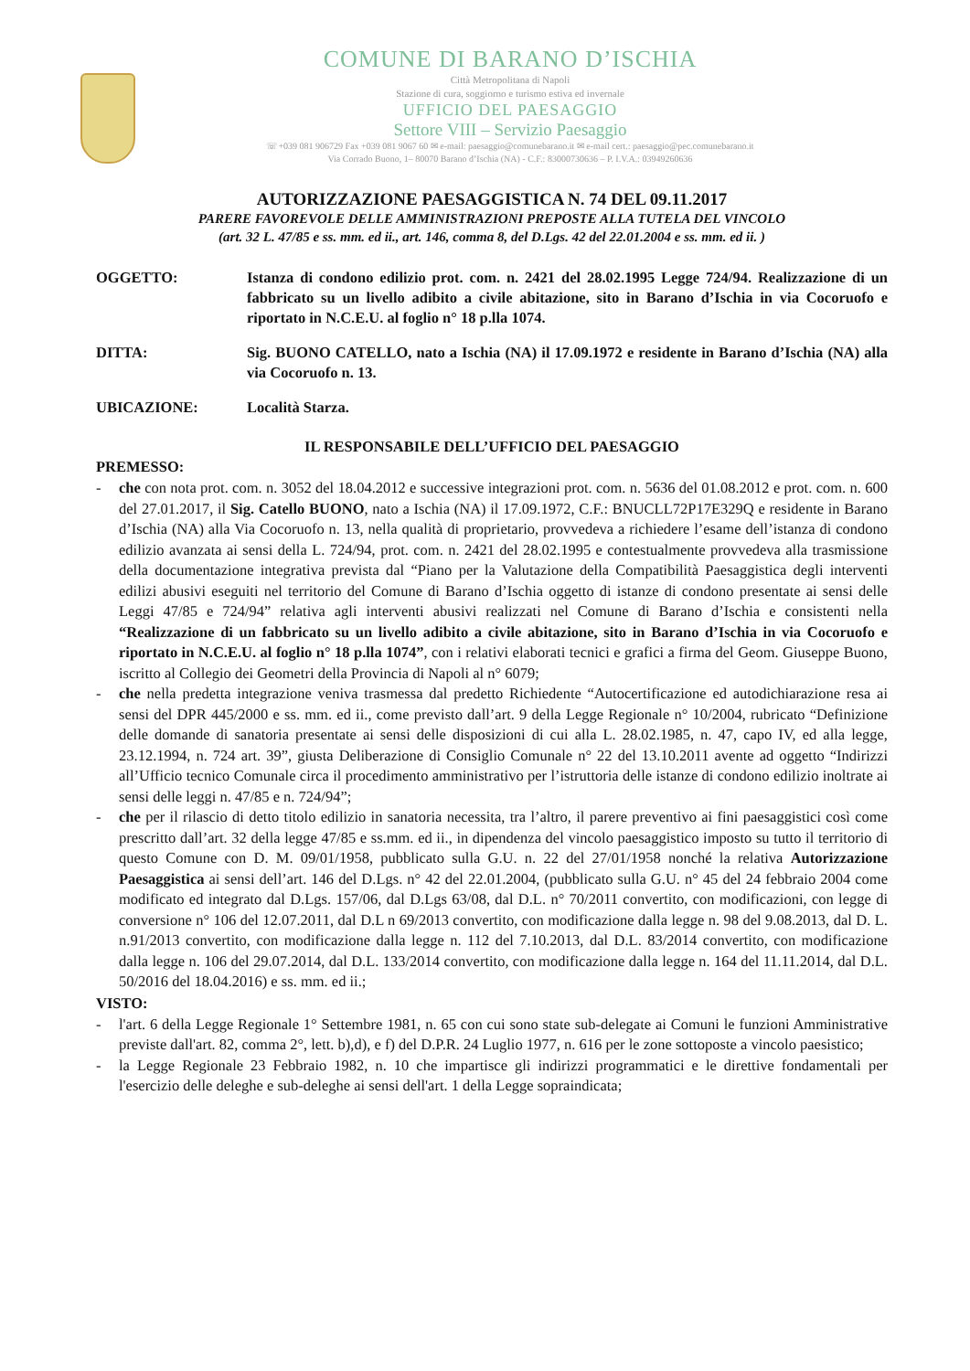COMUNE DI BARANO D’ISCHIA
Città Metropolitana di Napoli
Stazione di cura, soggiorno e turismo estiva ed invernale
UFFICIO DEL PAESAGGIO
Settore VIII – Servizio Paesaggio
☏+039 081 906729 Fax +039 081 9067 60 ✉ e-mail: paesaggio@comunebarano.it ✉ e-mail cert.: paesaggio@pec.comunebarano.it
Via Corrado Buono, 1– 80070 Barano d’Ischia (NA) - C.F.: 83000730636 – P. I.V.A.: 03949260636
AUTORIZZAZIONE PAESAGGISTICA N. 74 DEL 09.11.2017
PARERE FAVOREVOLE DELLE AMMINISTRAZIONI PREPOSTE ALLA TUTELA DEL VINCOLO
(art. 32 L. 47/85 e ss. mm. ed ii., art. 146, comma 8, del D.Lgs. 42 del 22.01.2004 e ss. mm. ed ii. )
OGGETTO: Istanza di condono edilizio prot. com. n. 2421 del 28.02.1995 Legge 724/94. Realizzazione di un fabbricato su un livello adibito a civile abitazione, sito in Barano d’Ischia in via Cocoruofo e riportato in N.C.E.U. al foglio n° 18 p.lla 1074.
DITTA: Sig. BUONO CATELLO, nato a Ischia (NA) il 17.09.1972 e residente in Barano d’Ischia (NA) alla via Cocoruofo n. 13.
UBICAZIONE: Località Starza.
IL RESPONSABILE DELL’UFFICIO DEL PAESAGGIO
PREMESSO:
- che con nota prot. com. n. 3052 del 18.04.2012 e successive integrazioni prot. com. n. 5636 del 01.08.2012 e prot. com. n. 600 del 27.01.2017, il Sig. Catello BUONO, nato a Ischia (NA) il 17.09.1972, C.F.: BNUCLL72P17E329Q e residente in Barano d’Ischia (NA) alla Via Cocoruofo n. 13, nella qualità di proprietario, provvedeva a richiedere l’esame dell’istanza di condono edilizio avanzata ai sensi della L. 724/94, prot. com. n. 2421 del 28.02.1995 e contestualmente provvedeva alla trasmissione della documentazione integrativa prevista dal “Piano per la Valutazione della Compatibilità Paesaggistica degli interventi edilizi abusivi eseguiti nel territorio del Comune di Barano d’Ischia oggetto di istanze di condono presentate ai sensi delle Leggi 47/85 e 724/94” relativa agli interventi abusivi realizzati nel Comune di Barano d’Ischia e consistenti nella “Realizzazione di un fabbricato su un livello adibito a civile abitazione, sito in Barano d’Ischia in via Cocoruofo e riportato in N.C.E.U. al foglio n° 18 p.lla 1074”, con i relativi elaborati tecnici e grafici a firma del Geom. Giuseppe Buono, iscritto al Collegio dei Geometri della Provincia di Napoli al n° 6079;
- che nella predetta integrazione veniva trasmessa dal predetto Richiedente “Autocertificazione ed autodichiarazione resa ai sensi del DPR 445/2000 e ss. mm. ed ii., come previsto dall’art. 9 della Legge Regionale n° 10/2004, rubricato “Definizione delle domande di sanatoria presentate ai sensi delle disposizioni di cui alla L. 28.02.1985, n. 47, capo IV, ed alla legge, 23.12.1994, n. 724 art. 39”, giusta Deliberazione di Consiglio Comunale n° 22 del 13.10.2011 avente ad oggetto “Indirizzi all’Ufficio tecnico Comunale circa il procedimento amministrativo per l’istruttoria delle istanze di condono edilizio inoltrate ai sensi delle leggi n. 47/85 e n. 724/94”;
- che per il rilascio di detto titolo edilizio in sanatoria necessita, tra l’altro, il parere preventivo ai fini paesaggistici così come prescritto dall’art. 32 della legge 47/85 e ss.mm. ed ii., in dipendenza del vincolo paesaggistico imposto su tutto il territorio di questo Comune con D. M. 09/01/1958, pubblicato sulla G.U. n. 22 del 27/01/1958 nonché la relativa Autorizzazione Paesaggistica ai sensi dell’art. 146 del D.Lgs. n° 42 del 22.01.2004, (pubblicato sulla G.U. n° 45 del 24 febbraio 2004 come modificato ed integrato dal D.Lgs. 157/06, dal D.Lgs 63/08, dal D.L. n° 70/2011 convertito, con modificazioni, con legge di conversione n° 106 del 12.07.2011, dal D.L n 69/2013 convertito, con modificazione dalla legge n. 98 del 9.08.2013, dal D. L. n.91/2013 convertito, con modificazione dalla legge n. 112 del 7.10.2013, dal D.L. 83/2014 convertito, con modificazione dalla legge n. 106 del 29.07.2014, dal D.L. 133/2014 convertito, con modificazione dalla legge n. 164 del 11.11.2014, dal D.L. 50/2016 del 18.04.2016) e ss. mm. ed ii.;
VISTO:
- l'art. 6 della Legge Regionale 1° Settembre 1981, n. 65 con cui sono state sub-delegate ai Comuni le funzioni Amministrative previste dall'art. 82, comma 2°, lett. b),d), e f) del D.P.R. 24 Luglio 1977, n. 616 per le zone sottoposte a vincolo paesistico;
- la Legge Regionale 23 Febbraio 1982, n. 10 che impartisce gli indirizzi programmatici e le direttive fondamentali per l'esercizio delle deleghe e sub-deleghe ai sensi dell'art. 1 della Legge sopraindicata;